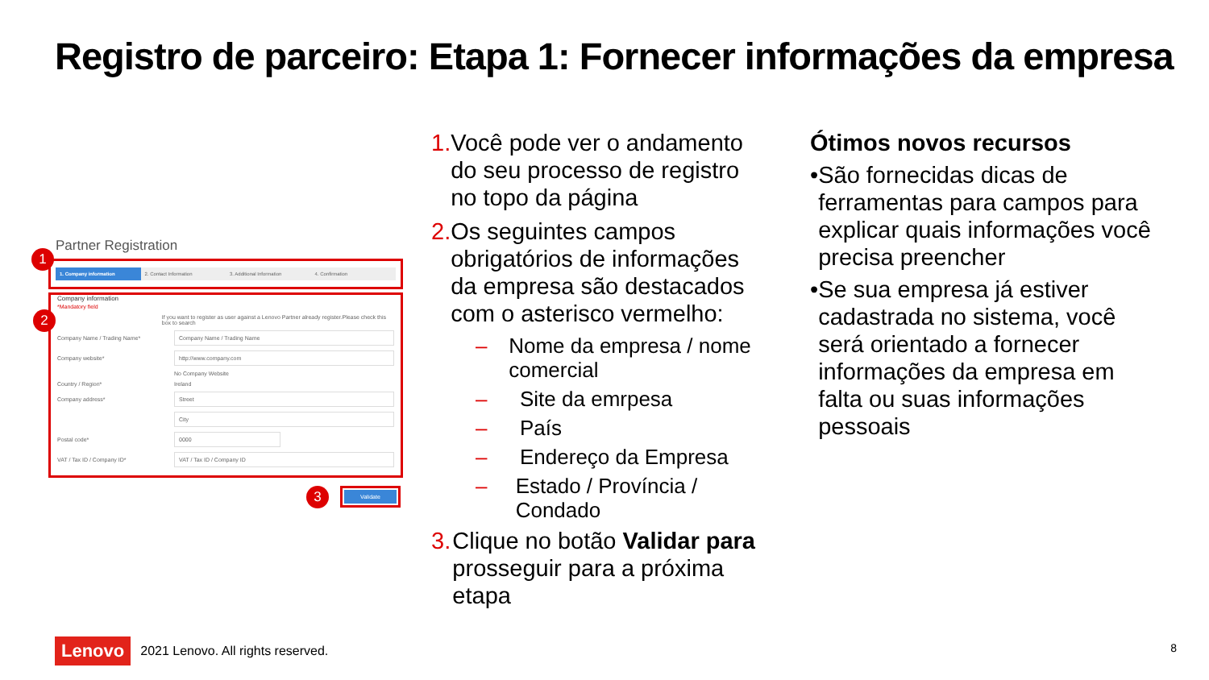Registro de parceiro: Etapa 1: Fornecer informações da empresa
Partner Registration
1
1. Company information 2. Contact Information 3. Additional Information 4. Confirmation
2
Company information
*Mandatory field
If you want to register as user against a Lenovo Partner already register.Please check this box to search
Company Name / Trading Name* Company Name / Trading Name
Company website* http://www.company.com
No Company Website
Country / Region* Ireland
Company address* Street
City
Postal code* 0000
VAT / Tax ID / Company ID* VAT / Tax ID / Company ID
3 Validate
1. Você pode ver o andamento do seu processo de registro no topo da página
2. Os seguintes campos obrigatórios de informações da empresa são destacados com o asterisco vermelho:
– Nome da empresa / nome comercial
– Site da emrpesa
– País
– Endereço da Empresa
– Estado / Província / Condado
3. Clique no botão Validar para prosseguir para a próxima etapa
Ótimos novos recursos
• São fornecidas dicas de ferramentas para campos para explicar quais informações você precisa preencher
• Se sua empresa já estiver cadastrada no sistema, você será orientado a fornecer informações da empresa em falta ou suas informações pessoais
Lenovo 2021 Lenovo. All rights reserved.
8